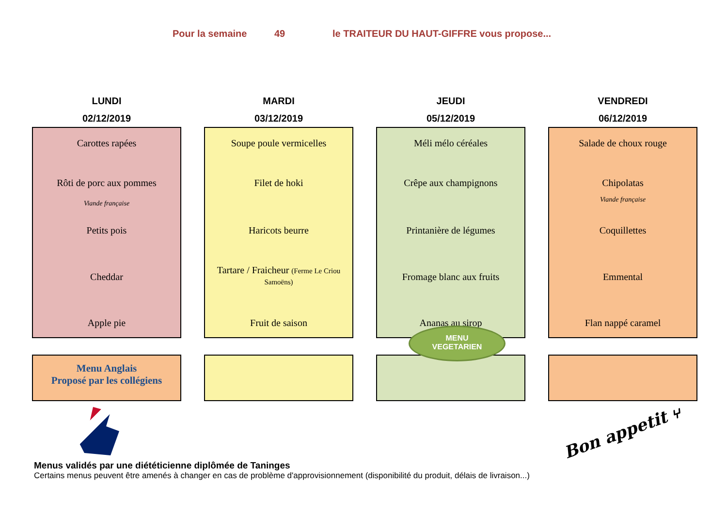Pour la semaine 49 le TRAITEUR DU HAUT-GIFFRE vous propose...
LUNDI
02/12/2019
Carottes rapées
Rôti de porc aux pommes
Viande française
Petits pois
Cheddar
Apple pie
Menu Anglais
Proposé par les collégiens
MARDI
03/12/2019
Soupe poule vermicelles
Filet de hoki
Haricots beurre
Tartare / Fraicheur (Ferme Le Criou
Samoëns)
Fruit de saison
JEUDI
05/12/2019
Méli mélo céréales
Crêpe aux champignons
Printanière de légumes
Fromage blanc aux fruits
Ananas au sirop
VENDREDI
06/12/2019
Salade de choux rouge
Chipolatas
Viande française
Coquillettes
Emmental
Flan nappé caramel
Bon appetit ⑂
MENU
VEGETARIEN
Menus validés par une diététicienne diplômée de Taninges
Certains menus peuvent être amenés à changer en cas de problème d'approvisionnement (disponibilité du produit, délais de livraison...)